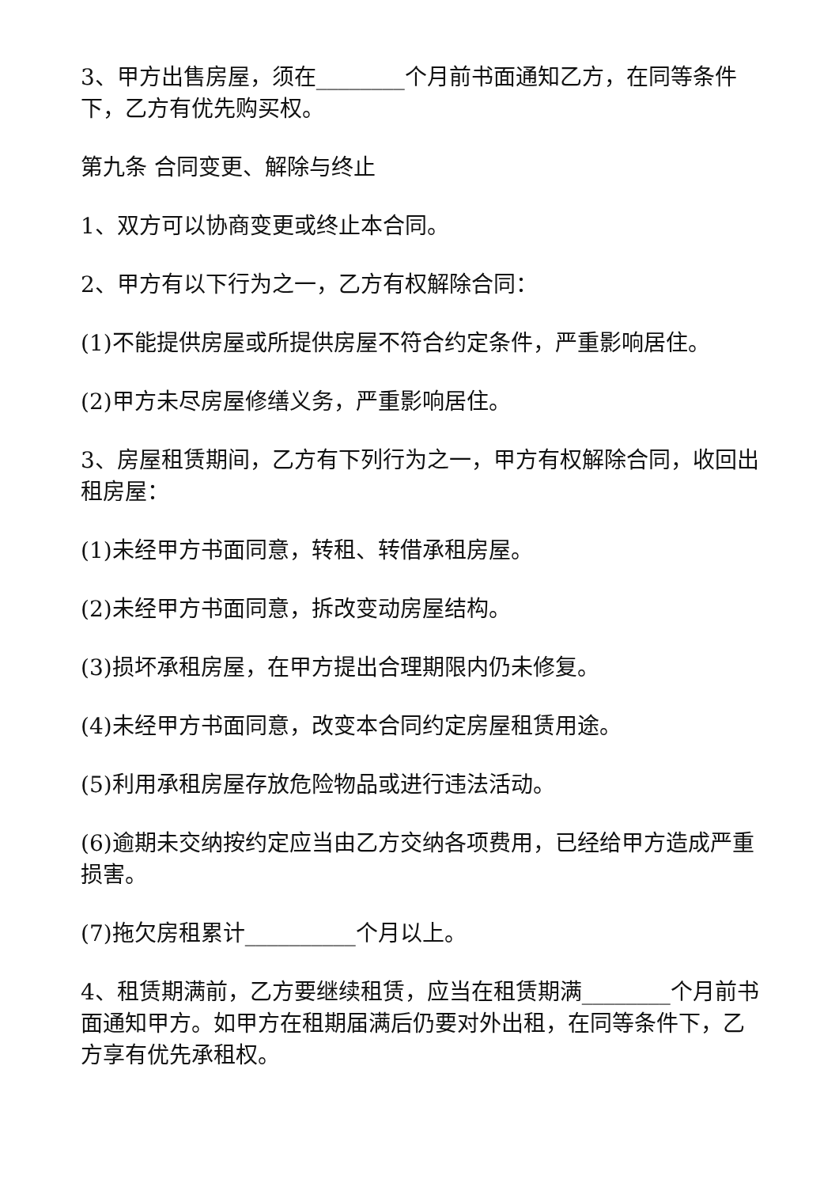3、甲方出售房屋，须在________个月前书面通知乙方，在同等条件下，乙方有优先购买权。
第九条 合同变更、解除与终止
1、双方可以协商变更或终止本合同。
2、甲方有以下行为之一，乙方有权解除合同：
(1)不能提供房屋或所提供房屋不符合约定条件，严重影响居住。
(2)甲方未尽房屋修缮义务，严重影响居住。
3、房屋租赁期间，乙方有下列行为之一，甲方有权解除合同，收回出租房屋：
(1)未经甲方书面同意，转租、转借承租房屋。
(2)未经甲方书面同意，拆改变动房屋结构。
(3)损坏承租房屋，在甲方提出合理期限内仍未修复。
(4)未经甲方书面同意，改变本合同约定房屋租赁用途。
(5)利用承租房屋存放危险物品或进行违法活动。
(6)逾期未交纳按约定应当由乙方交纳各项费用，已经给甲方造成严重损害。
(7)拖欠房租累计__________个月以上。
4、租赁期满前，乙方要继续租赁，应当在租赁期满________个月前书面通知甲方。如甲方在租期届满后仍要对外出租，在同等条件下，乙方享有优先承租权。